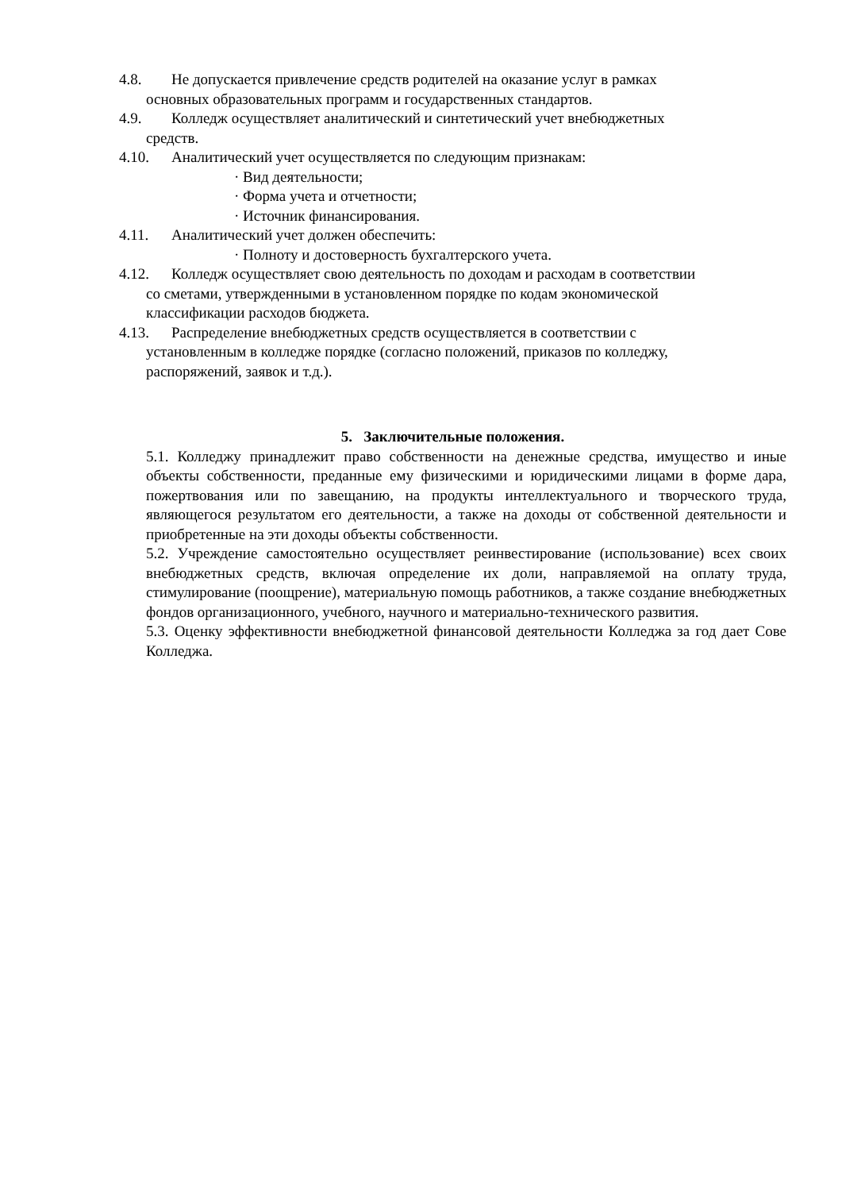4.8. Не допускается привлечение средств родителей на оказание услуг в рамках
основных образовательных программ и государственных стандартов.
4.9. Колледж осуществляет аналитический и синтетический учет внебюджетных
средств.
4.10. Аналитический учет осуществляется по следующим признакам:
· Вид деятельности;
· Форма учета и отчетности;
· Источник финансирования.
4.11. Аналитический учет должен обеспечить:
· Полноту и достоверность бухгалтерского учета.
4.12. Колледж осуществляет свою деятельность по доходам и расходам в соответствии
со сметами, утвержденными в установленном порядке по кодам экономической
классификации расходов бюджета.
4.13. Распределение внебюджетных средств осуществляется в соответствии с
установленным в колледже порядке (согласно положений, приказов по колледжу,
распоряжений, заявок и т.д.).
5. Заключительные положения.
5.1. Колледжу принадлежит право собственности на денежные средства, имущество и иные объекты собственности, преданные ему физическими и юридическими лицами в форме дара, пожертвования или по завещанию, на продукты интеллектуального и творческого труда, являющегося результатом его деятельности, а также на доходы от собственной деятельности и приобретенные на эти доходы объекты собственности.
5.2. Учреждение самостоятельно осуществляет реинвестирование (использование) всех своих внебюджетных средств, включая определение их доли, направляемой на оплату труда, стимулирование (поощрение), материальную помощь работников, а также создание внебюджетных фондов организационного, учебного, научного и материально-технического развития.
5.3. Оценку эффективности внебюджетной финансовой деятельности Колледжа за год дает Сове Колледжа.